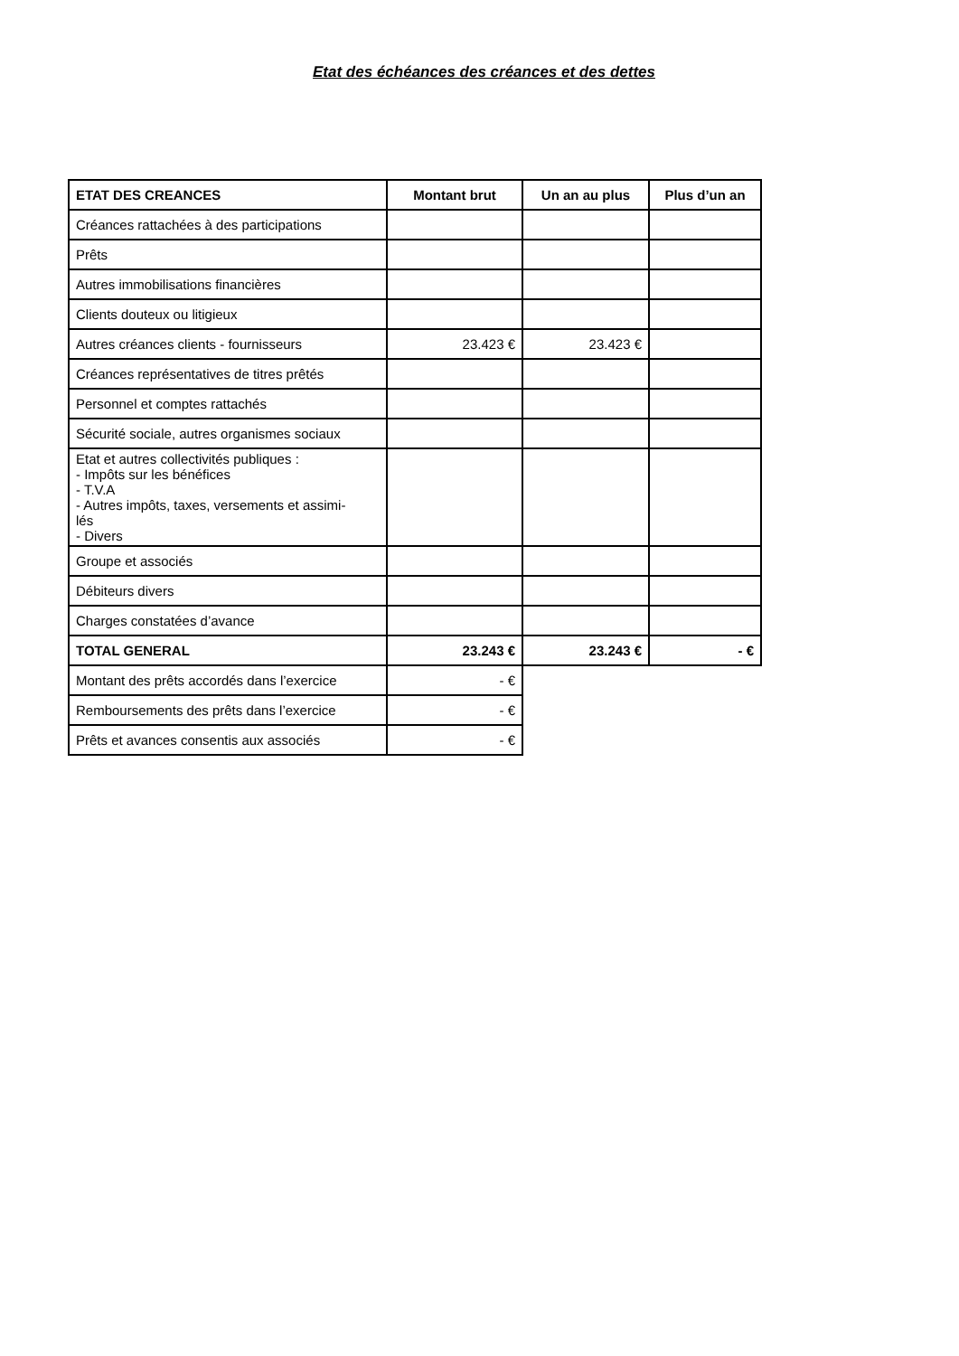Etat des échéances des créances et des dettes
| ETAT DES CREANCES | Montant brut | Un an au plus | Plus d’un an |
| --- | --- | --- | --- |
| Créances rattachées à des participations | | | |
| Prêts | | | |
| Autres immobilisations financières | | | |
| Clients douteux ou litigieux | | | |
| Autres créances clients - fournisseurs | 23.423 € | 23.423 € | |
| Créances représentatives de titres prêtés | | | |
| Personnel et comptes rattachés | | | |
| Sécurité sociale, autres organismes sociaux | | | |
| Etat et autres collectivités publiques : - Impôts sur les bénéfices - T.V.A - Autres impôts, taxes, versements et assimi- lés - Divers | | | |
| Groupe et associés | | | |
| Débiteurs divers | | | |
| Charges constatées d’avance | | | |
| TOTAL GENERAL | 23.243 € | 23.243 € | - € |
| Montant des prêts accordés dans l’exercice | - € | | |
| Remboursements des prêts dans l’exercice | - € | | |
| Prêts et avances consentis aux associés | - € | | |